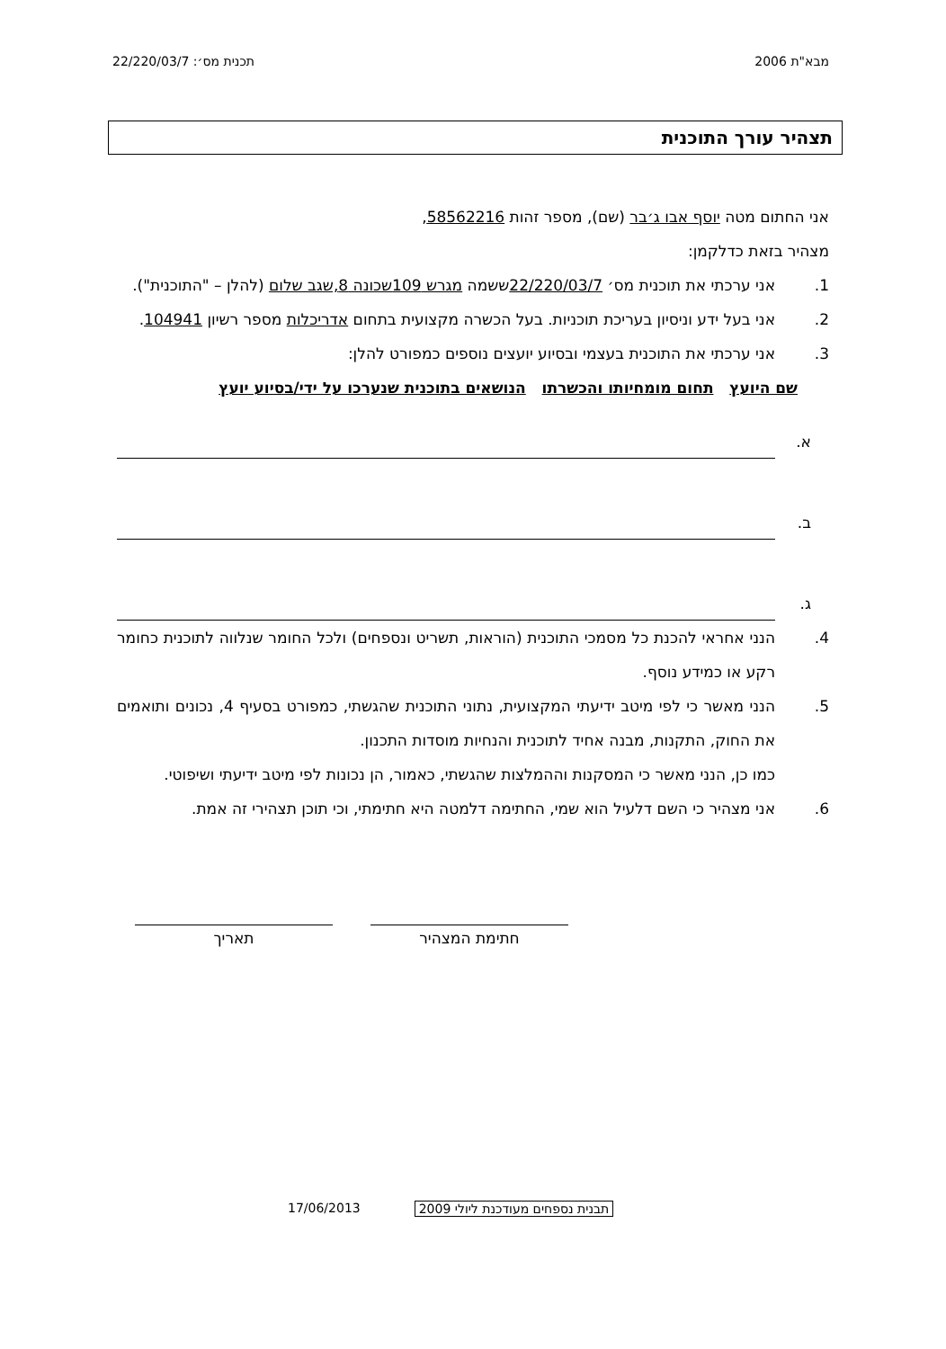מבא"ת 2006 תכנית מס׳: 22/220/03/7
תצהיר עורך התוכנית
אני החתום מטה יוסף אבו ג׳בר (שם), מספר זהות 58562216,
מצהיר בזאת כדלקמן:
1. אני ערכתי את תוכנית מס׳ 22/220/03/7ששמה מגרש 109שכונה 8,שגב שלום (להלן – "התוכנית").
2. אני בעל ידע וניסיון בעריכת תוכניות. בעל הכשרה מקצועית בתחום אדריכלות מספר רשיון 104941.
3. אני ערכתי את התוכנית בעצמי ובסיוע יועצים נוספים כמפורט להלן:
שם היועץ תחום מומחיותו והכשרתו הנושאים בתוכנית שנערכו על ידי/בסיוע יועץ
א.
ב.
ג.
4. הנני אחראי להכנת כל מסמכי התוכנית (הוראות, תשריט ונספחים) ולכל החומר שנלווה לתוכנית כחומר רקע או כמידע נוסף.
5. הנני מאשר כי לפי מיטב ידיעתי המקצועית, נתוני התוכנית שהגשתי, כמפורט בסעיף 4, נכונים ותואמים את החוק, התקנות, מבנה אחיד לתוכנית והנחיות מוסדות התכנון.
כמו כן, הנני מאשר כי המסקנות וההמלצות שהגשתי, כאמור, הן נכונות לפי מיטב ידיעתי ושיפוטי.
6. אני מצהיר כי השם דלעיל הוא שמי, החתימה דלמטה היא חתימתי, וכי תוכן תצהירי זה אמת.
חתימת המצהיר תאריך
17/06/2013 תבנית נספחים מעודכנת ליולי 2009